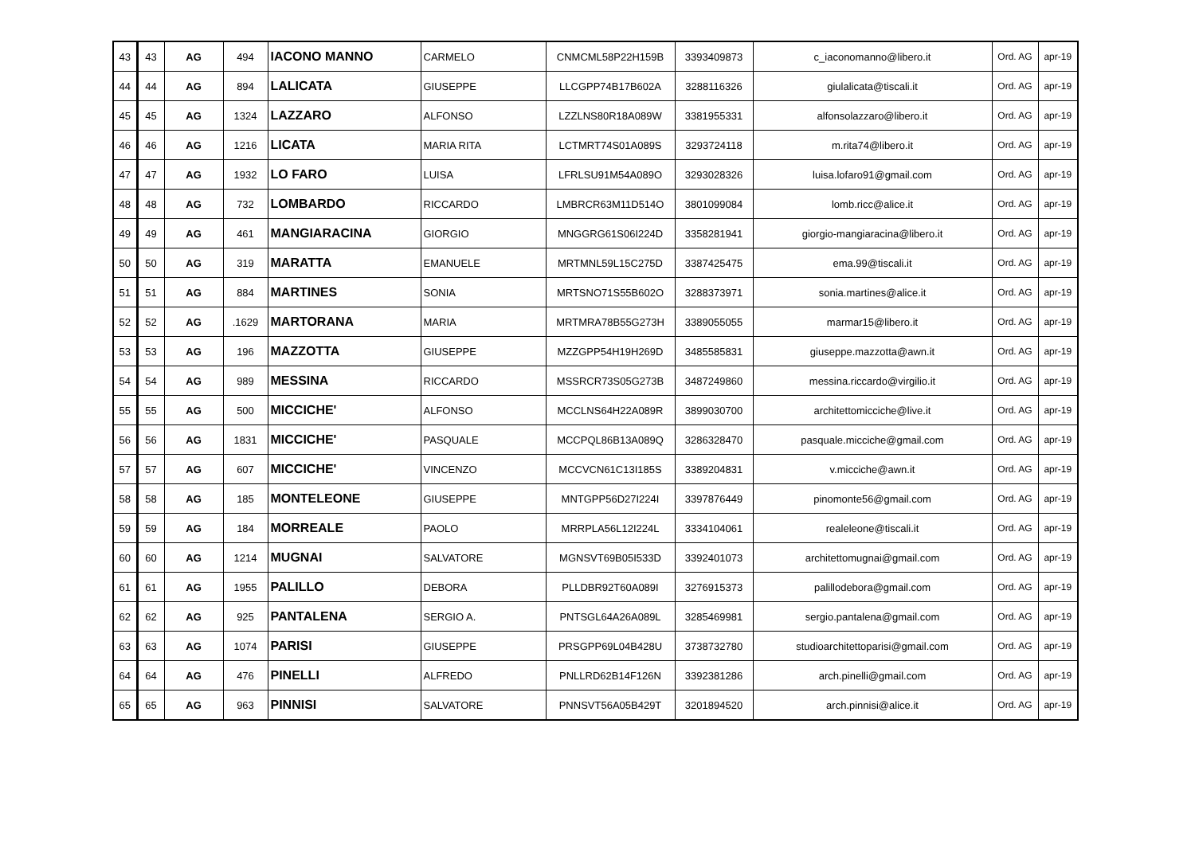| 43 | 43 | AG | 494 | IACONO MANNO | CARMELO | CNMCML58P22H159B | 3393409873 | c_iaconomanno@libero.it | Ord. AG | apr-19 |
| 44 | 44 | AG | 894 | LALICATA | GIUSEPPE | LLCGPP74B17B602A | 3288116326 | giulalicata@tiscali.it | Ord. AG | apr-19 |
| 45 | 45 | AG | 1324 | LAZZARO | ALFONSO | LZZLNS80R18A089W | 3381955331 | alfonsolazzaro@libero.it | Ord. AG | apr-19 |
| 46 | 46 | AG | 1216 | LICATA | MARIA RITA | LCTMRT74S01A089S | 3293724118 | m.rita74@libero.it | Ord. AG | apr-19 |
| 47 | 47 | AG | 1932 | LO FARO | LUISA | LFRLSU91M54A089O | 3293028326 | luisa.lofaro91@gmail.com | Ord. AG | apr-19 |
| 48 | 48 | AG | 732 | LOMBARDO | RICCARDO | LMBRCR63M11D514O | 3801099084 | lomb.ricc@alice.it | Ord. AG | apr-19 |
| 49 | 49 | AG | 461 | MANGIARACINA | GIORGIO | MNGGRG61S06I224D | 3358281941 | giorgio-mangiaracina@libero.it | Ord. AG | apr-19 |
| 50 | 50 | AG | 319 | MARATTA | EMANUELE | MRTMNL59L15C275D | 3387425475 | ema.99@tiscali.it | Ord. AG | apr-19 |
| 51 | 51 | AG | 884 | MARTINES | SONIA | MRTSNO71S55B602O | 3288373971 | sonia.martines@alice.it | Ord. AG | apr-19 |
| 52 | 52 | AG | .1629 | MARTORANA | MARIA | MRTMRA78B55G273H | 3389055055 | marmar15@libero.it | Ord. AG | apr-19 |
| 53 | 53 | AG | 196 | MAZZOTTA | GIUSEPPE | MZZGPP54H19H269D | 3485585831 | giuseppe.mazzotta@awn.it | Ord. AG | apr-19 |
| 54 | 54 | AG | 989 | MESSINA | RICCARDO | MSSRCR73S05G273B | 3487249860 | messina.riccardo@virgilio.it | Ord. AG | apr-19 |
| 55 | 55 | AG | 500 | MICCICHE' | ALFONSO | MCCLNS64H22A089R | 3899030700 | architettomicciche@live.it | Ord. AG | apr-19 |
| 56 | 56 | AG | 1831 | MICCICHE' | PASQUALE | MCCPQL86B13A089Q | 3286328470 | pasquale.micciche@gmail.com | Ord. AG | apr-19 |
| 57 | 57 | AG | 607 | MICCICHE' | VINCENZO | MCCVCN61C13I185S | 3389204831 | v.micciche@awn.it | Ord. AG | apr-19 |
| 58 | 58 | AG | 185 | MONTELEONE | GIUSEPPE | MNTGPP56D27I224I | 3397876449 | pinomonte56@gmail.com | Ord. AG | apr-19 |
| 59 | 59 | AG | 184 | MORREALE | PAOLO | MRRPLA56L12I224L | 3334104061 | realeleone@tiscali.it | Ord. AG | apr-19 |
| 60 | 60 | AG | 1214 | MUGNAI | SALVATORE | MGNSVT69B05I533D | 3392401073 | architettomugnai@gmail.com | Ord. AG | apr-19 |
| 61 | 61 | AG | 1955 | PALILLO | DEBORA | PLLDBR92T60A089I | 3276915373 | palillodebora@gmail.com | Ord. AG | apr-19 |
| 62 | 62 | AG | 925 | PANTALENA | SERGIO A. | PNTSGL64A26A089L | 3285469981 | sergio.pantalena@gmail.com | Ord. AG | apr-19 |
| 63 | 63 | AG | 1074 | PARISI | GIUSEPPE | PRSGPP69L04B428U | 3738732780 | studioarchitettoparisi@gmail.com | Ord. AG | apr-19 |
| 64 | 64 | AG | 476 | PINELLI | ALFREDO | PNLLRD62B14F126N | 3392381286 | arch.pinelli@gmail.com | Ord. AG | apr-19 |
| 65 | 65 | AG | 963 | PINNISI | SALVATORE | PNNSVT56A05B429T | 3201894520 | arch.pinnisi@alice.it | Ord. AG | apr-19 |